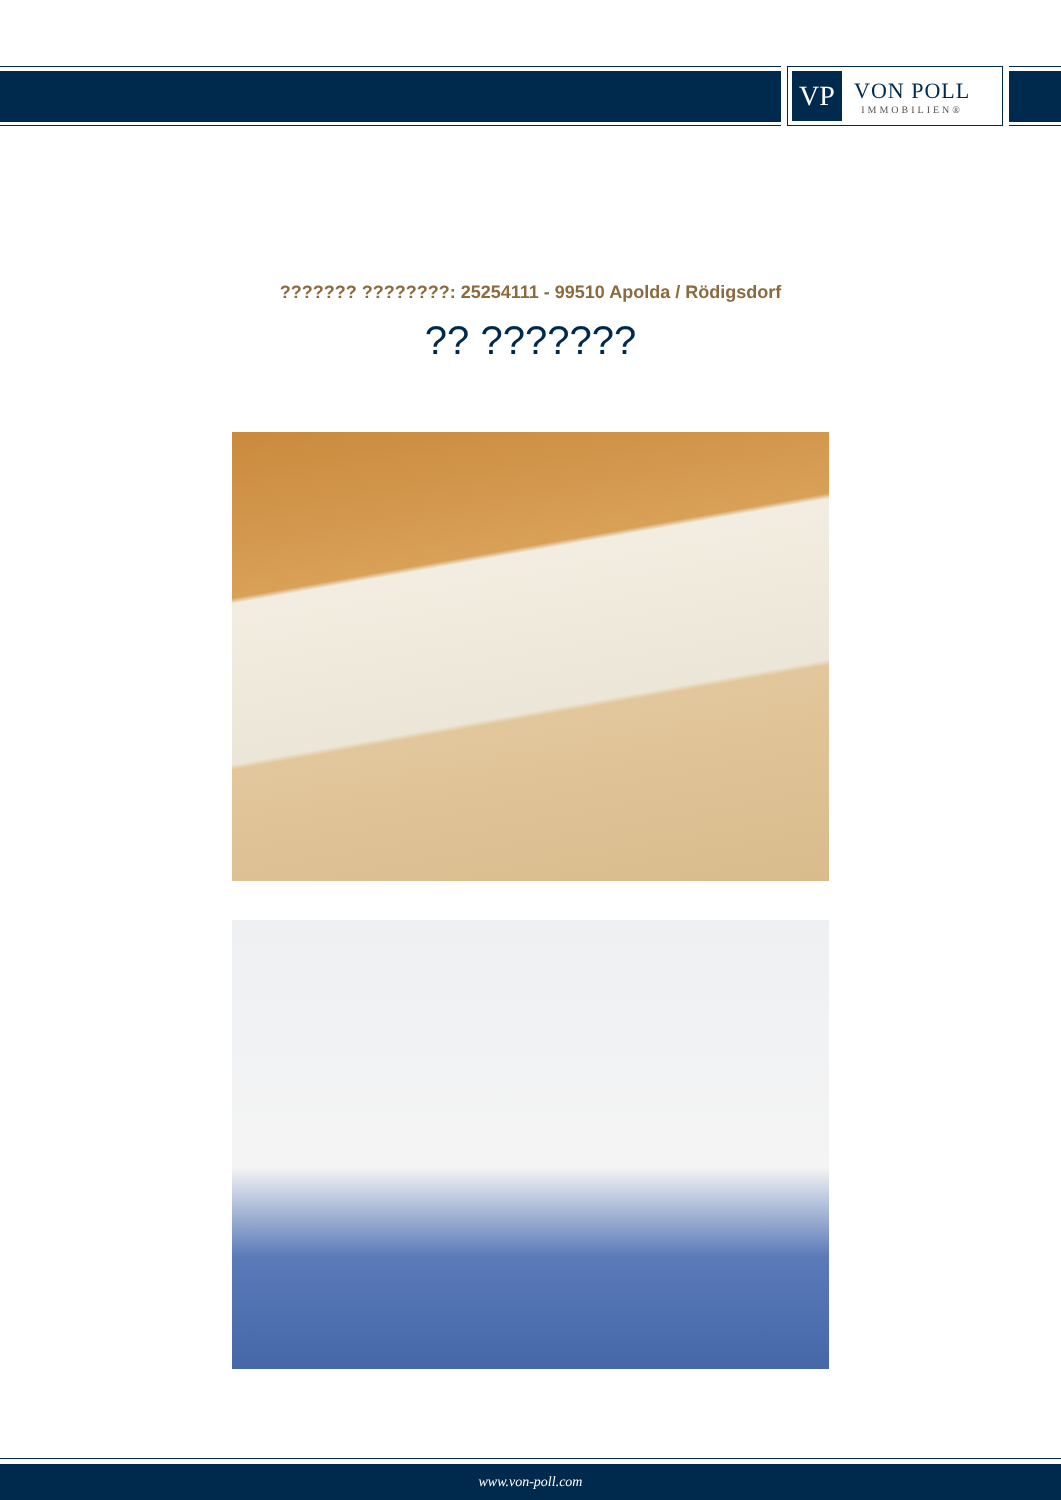VP
VON POLL
IMMOBILIEN®
??????? ????????: 25254111 - 99510 Apolda / Rödigsdorf
?? ???????
www.von-poll.com